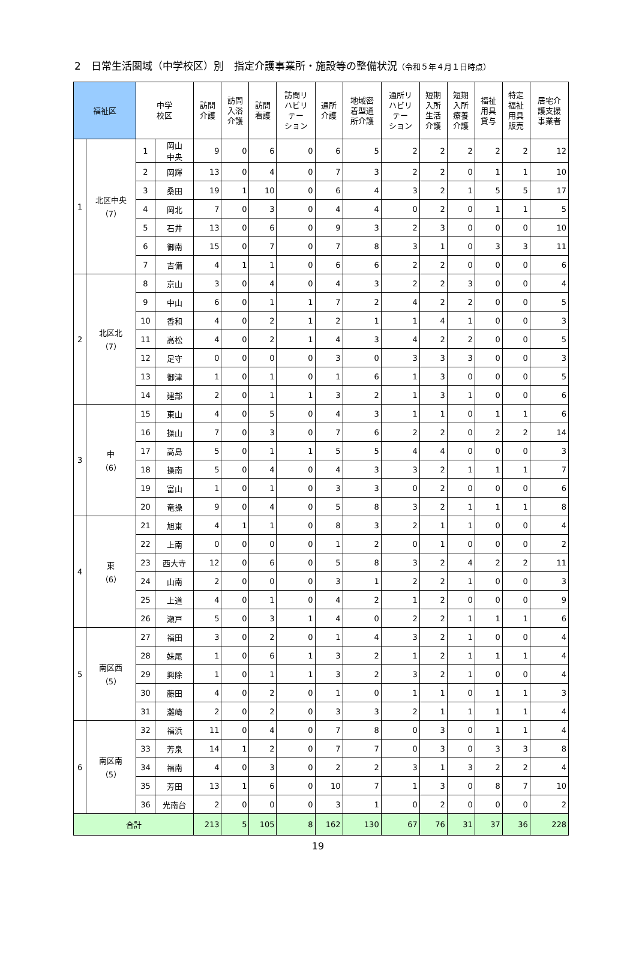2　日常生活圏域（中学校区）別　指定介護事業所・施設等の整備状況（令和５年４月１日時点）
| 福祉区 | | 中学 校区 | | 訪問 介護 | 訪問 入浴 介護 | 訪問 看護 | 訪問リ ハビリ テー ション | 通所 介護 | 地域密 着型通 所介護 | 通所リ ハビリ テー ション | 短期 入所 生活 介護 | 短期 入所 療養 介護 | 福祉 用具 貸与 | 特定 福祉 用具 販売 | 居宅介 護支援 事業者 |
| --- | --- | --- | --- | --- | --- | --- | --- | --- | --- | --- | --- | --- | --- | --- | --- |
| 1 | 北区中央 （7） | 1 | 岡山 中央 | 9 | 0 | 6 | 0 | 6 | 5 | 2 | 2 | 2 | 2 | 2 | 12 |
| | | 2 | 岡輝 | 13 | 0 | 4 | 0 | 7 | 3 | 2 | 2 | 0 | 1 | 1 | 10 |
| | | 3 | 桑田 | 19 | 1 | 10 | 0 | 6 | 4 | 3 | 2 | 1 | 5 | 5 | 17 |
| | | 4 | 岡北 | 7 | 0 | 3 | 0 | 4 | 4 | 0 | 2 | 0 | 1 | 1 | 5 |
| | | 5 | 石井 | 13 | 0 | 6 | 0 | 9 | 3 | 2 | 3 | 0 | 0 | 0 | 10 |
| | | 6 | 御南 | 15 | 0 | 7 | 0 | 7 | 8 | 3 | 1 | 0 | 3 | 3 | 11 |
| | | 7 | 吉備 | 4 | 1 | 1 | 0 | 6 | 6 | 2 | 2 | 0 | 0 | 0 | 6 |
| 2 | 北区北 （7） | 8 | 京山 | 3 | 0 | 4 | 0 | 4 | 3 | 2 | 2 | 3 | 0 | 0 | 4 |
| | | 9 | 中山 | 6 | 0 | 1 | 1 | 7 | 2 | 4 | 2 | 2 | 0 | 0 | 5 |
| | | 10 | 香和 | 4 | 0 | 2 | 1 | 2 | 1 | 1 | 4 | 1 | 0 | 0 | 3 |
| | | 11 | 高松 | 4 | 0 | 2 | 1 | 4 | 3 | 4 | 2 | 2 | 0 | 0 | 5 |
| | | 12 | 足守 | 0 | 0 | 0 | 0 | 3 | 0 | 3 | 3 | 3 | 0 | 0 | 3 |
| | | 13 | 御津 | 1 | 0 | 1 | 0 | 1 | 6 | 1 | 3 | 0 | 0 | 0 | 5 |
| | | 14 | 建部 | 2 | 0 | 1 | 1 | 3 | 2 | 1 | 3 | 1 | 0 | 0 | 6 |
| 3 | 中 （6） | 15 | 東山 | 4 | 0 | 5 | 0 | 4 | 3 | 1 | 1 | 0 | 1 | 1 | 6 |
| | | 16 | 操山 | 7 | 0 | 3 | 0 | 7 | 6 | 2 | 2 | 0 | 2 | 2 | 14 |
| | | 17 | 高島 | 5 | 0 | 1 | 1 | 5 | 5 | 4 | 4 | 0 | 0 | 0 | 3 |
| | | 18 | 操南 | 5 | 0 | 4 | 0 | 4 | 3 | 3 | 2 | 1 | 1 | 1 | 7 |
| | | 19 | 富山 | 1 | 0 | 1 | 0 | 3 | 3 | 0 | 2 | 0 | 0 | 0 | 6 |
| | | 20 | 竜操 | 9 | 0 | 4 | 0 | 5 | 8 | 3 | 2 | 1 | 1 | 1 | 8 |
| 4 | 東 （6） | 21 | 旭東 | 4 | 1 | 1 | 0 | 8 | 3 | 2 | 1 | 1 | 0 | 0 | 4 |
| | | 22 | 上南 | 0 | 0 | 0 | 0 | 1 | 2 | 0 | 1 | 0 | 0 | 0 | 2 |
| | | 23 | 西大寺 | 12 | 0 | 6 | 0 | 5 | 8 | 3 | 2 | 4 | 2 | 2 | 11 |
| | | 24 | 山南 | 2 | 0 | 0 | 0 | 3 | 1 | 2 | 2 | 1 | 0 | 0 | 3 |
| | | 25 | 上道 | 4 | 0 | 1 | 0 | 4 | 2 | 1 | 2 | 0 | 0 | 0 | 9 |
| | | 26 | 瀬戸 | 5 | 0 | 3 | 1 | 4 | 0 | 2 | 2 | 1 | 1 | 1 | 6 |
| 5 | 南区西 （5） | 27 | 福田 | 3 | 0 | 2 | 0 | 1 | 4 | 3 | 2 | 1 | 0 | 0 | 4 |
| | | 28 | 妹尾 | 1 | 0 | 6 | 1 | 3 | 2 | 1 | 2 | 1 | 1 | 1 | 4 |
| | | 29 | 興除 | 1 | 0 | 1 | 1 | 3 | 2 | 3 | 2 | 1 | 0 | 0 | 4 |
| | | 30 | 藤田 | 4 | 0 | 2 | 0 | 1 | 0 | 1 | 1 | 0 | 1 | 1 | 3 |
| | | 31 | 灘崎 | 2 | 0 | 2 | 0 | 3 | 3 | 2 | 1 | 1 | 1 | 1 | 4 |
| 6 | 南区南 （5） | 32 | 福浜 | 11 | 0 | 4 | 0 | 7 | 8 | 0 | 3 | 0 | 1 | 1 | 4 |
| | | 33 | 芳泉 | 14 | 1 | 2 | 0 | 7 | 7 | 0 | 3 | 0 | 3 | 3 | 8 |
| | | 34 | 福南 | 4 | 0 | 3 | 0 | 2 | 2 | 3 | 1 | 3 | 2 | 2 | 4 |
| | | 35 | 芳田 | 13 | 1 | 6 | 0 | 10 | 7 | 1 | 3 | 0 | 8 | 7 | 10 |
| | | 36 | 光南台 | 2 | 0 | 0 | 0 | 3 | 1 | 0 | 2 | 0 | 0 | 0 | 2 |
| 合計 | | | | 213 | 5 | 105 | 8 | 162 | 130 | 67 | 76 | 31 | 37 | 36 | 228 |
19